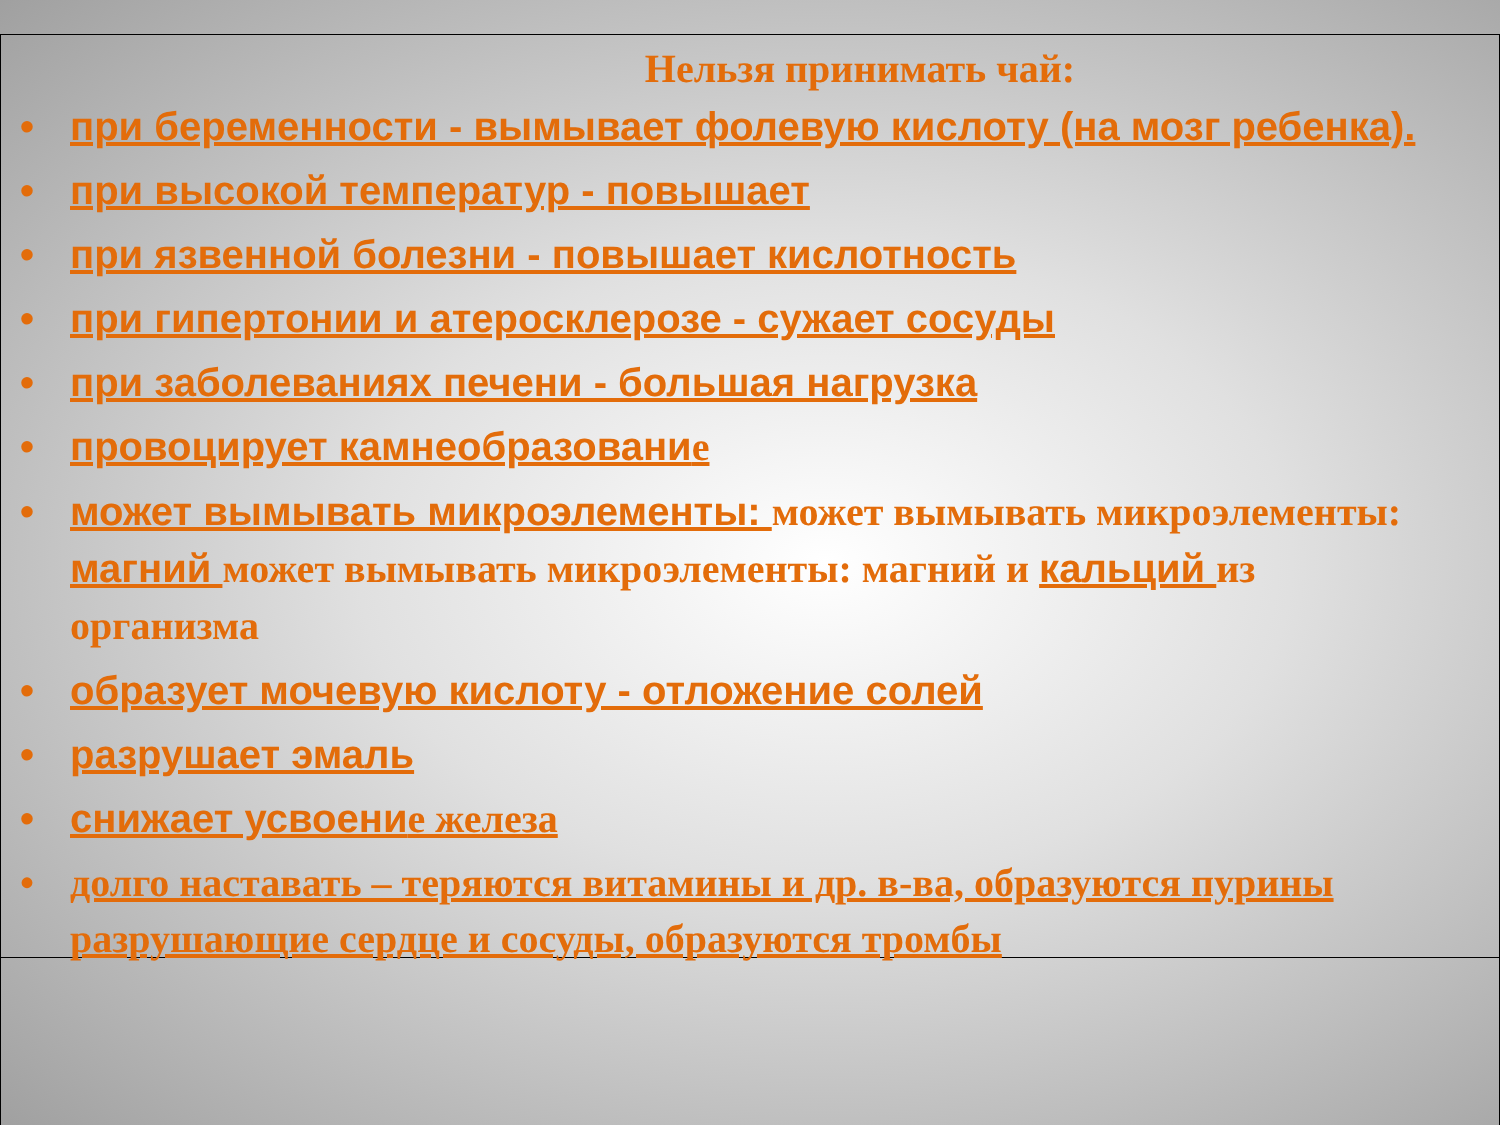Нельзя принимать чай:
• при беременности - вымывает фолевую кислоту (на мозг ребенка).
• при высокой температур - повышает
• при язвенной болезни - повышает кислотность
• при гипертонии и атеросклерозе - сужает сосуды
• при заболеваниях печени - большая нагрузка
• провоцирует камнеобразование
• может вымывать микроэлементы: может вымывать микроэлементы: магний может вымывать микроэлементы: магний и кальций из организма
• образует мочевую кислоту - отложение солей
• разрушает эмаль
• снижает усвоение железа
• долго наставать – теряются витамины и др. в-ва, образуются пурины разрушающие сердце и сосуды, образуются тромбы